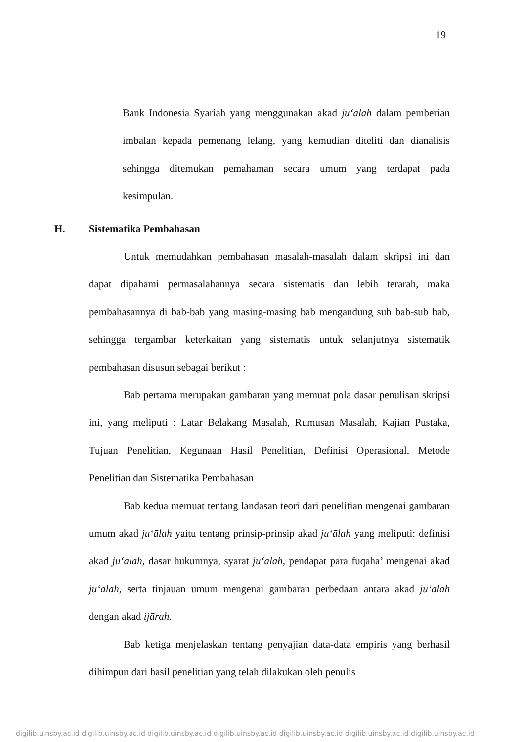19
Bank Indonesia Syariah yang menggunakan akad ju‘ālah dalam pemberian imbalan kepada pemenang lelang, yang kemudian diteliti dan dianalisis sehingga ditemukan pemahaman secara umum yang terdapat pada kesimpulan.
H. Sistematika Pembahasan
Untuk memudahkan pembahasan masalah-masalah dalam skripsi ini dan dapat dipahami permasalahannya secara sistematis dan lebih terarah, maka pembahasannya di bab-bab yang masing-masing bab mengandung sub bab-sub bab, sehingga tergambar keterkaitan yang sistematis untuk selanjutnya sistematik pembahasan disusun sebagai berikut :
Bab pertama merupakan gambaran yang memuat pola dasar penulisan skripsi ini, yang meliputi : Latar Belakang Masalah, Rumusan Masalah, Kajian Pustaka, Tujuan Penelitian, Kegunaan Hasil Penelitian, Definisi Operasional, Metode Penelitian dan Sistematika Pembahasan
Bab kedua memuat tentang landasan teori dari penelitian mengenai gambaran umum akad ju‘ālah yaitu tentang prinsip-prinsip akad ju‘ālah yang meliputi: definisi akad ju‘ālah, dasar hukumnya, syarat ju‘ālah, pendapat para fuqaha’ mengenai akad ju‘ālah, serta tinjauan umum mengenai gambaran perbedaan antara akad ju‘ālah dengan akad ijārah.
Bab ketiga menjelaskan tentang penyajian data-data empiris yang berhasil dihimpun dari hasil penelitian yang telah dilakukan oleh penulis
digilib.uinsby.ac.id digilib.uinsby.ac.id digilib.uinsby.ac.id digilib.uinsby.ac.id digilib.uinsby.ac.id digilib.uinsby.ac.id digilib.uinsby.ac.id